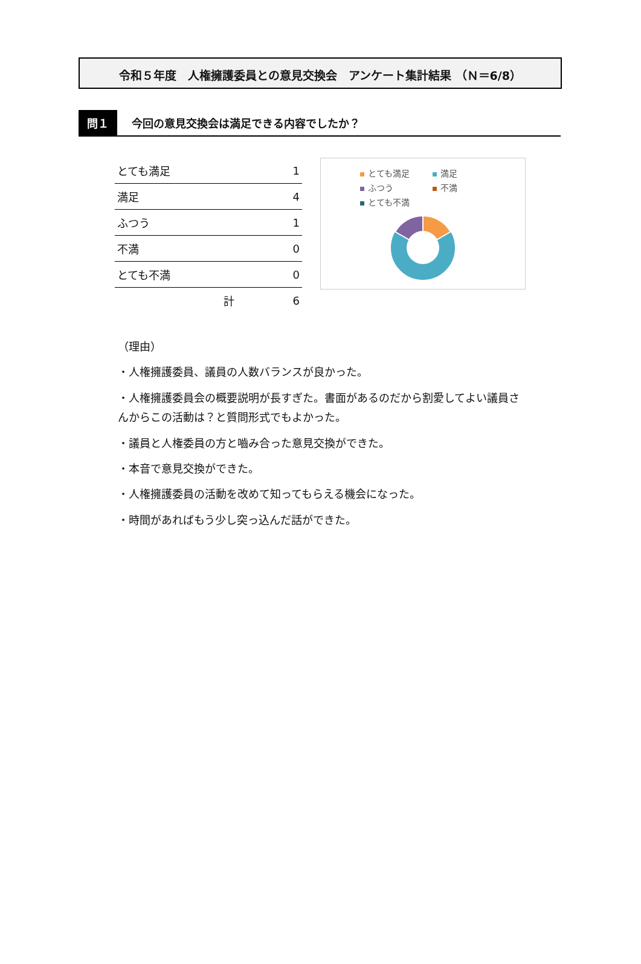令和５年度　人権擁護委員との意見交換会　アンケート集計結果 （Ｎ＝6/8）
問１ 今回の意見交換会は満足できる内容でしたか？
| とても満足 | 1 |
| 満足 | 4 |
| ふつう | 1 |
| 不満 | 0 |
| とても不満 | 0 |
| 計 | 6 |
とても満足 満足 ふつう 不満 とても不満
（理由）
・人権擁護委員、議員の人数バランスが良かった。
・人権擁護委員会の概要説明が長すぎた。書面があるのだから割愛してよい議員さんからこの活動は？と質問形式でもよかった。
・議員と人権委員の方と嚙み合った意見交換ができた。
・本音で意見交換ができた。
・人権擁護委員の活動を改めて知ってもらえる機会になった。
・時間があればもう少し突っ込んだ話ができた。